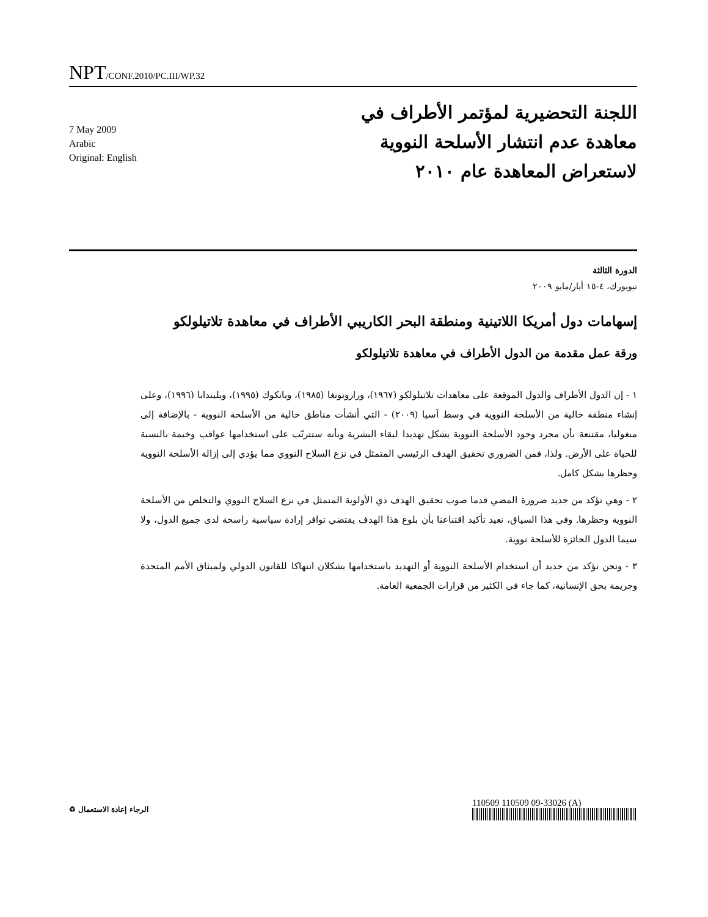NPT/CONF.2010/PC.III/WP.32
7 May 2009
Arabic
Original: English
اللجنة التحضيرية لمؤتمر الأطراف في معاهدة عدم انتشار الأسلحة النووية لاستعراض المعاهدة عام ٢٠١٠
الدورة الثالثة
نيويورك، ٤-١٥ أيار/مايو ٢٠٠٩
إسهامات دول أمريكا اللاتينية ومنطقة البحر الكاريبي الأطراف في معاهدة تلاتيلولكو
ورقة عمل مقدمة من الدول الأطراف في معاهدة تلاتيلولكو
١ - إن الدول الأطراف والدول الموقعة على معاهدات تلاتيلولكو (١٩٦٧)، وراروتونغا (١٩٨٥)، وبانكوك (١٩٩٥)، وبليندابا (١٩٩٦)، وعلى إنشاء منطقة خالية من الأسلحة النووية في وسط آسيا (٢٠٠٩) - التي أنشأت مناطق خالية من الأسلحة النووية - بالإضافة إلى منغوليا، مقتنعة بأن مجرد وجود الأسلحة النووية يشكل تهديدا لبقاء البشرية وبأنه ستترتّب على استخدامها عواقب وخيمة بالنسبة للحياة على الأرض. ولذا، فمن الضروري تحقيق الهدف الرئيسي المتمثل في نزع السلاح النووي مما يؤدي إلى إزالة الأسلحة النووية وحظرها بشكل كامل.
٢ - وهي تؤكد من جديد ضرورة المضي قدما صوب تحقيق الهدف ذي الأولوية المتمثل في نزع السلاح النووي والتخلص من الأسلحة النووية وحظرها. وفي هذا السياق، نعيد تأكيد اقتناعنا بأن بلوغ هذا الهدف يقتضي توافر إرادة سياسية راسخة لدى جميع الدول، ولا سيما الدول الحائزة للأسلحة نووية.
٣ - ونحن نؤكد من جديد أن استخدام الأسلحة النووية أو التهديد باستخدامها يشكلان انتهاكا للقانون الدولي ولميثاق الأمم المتحدة وجريمة بحق الإنسانية، كما جاء في الكثير من قرارات الجمعية العامة.
الرجاء إعادة الاستعمال ♻
110509 110509 09-33026 (A)